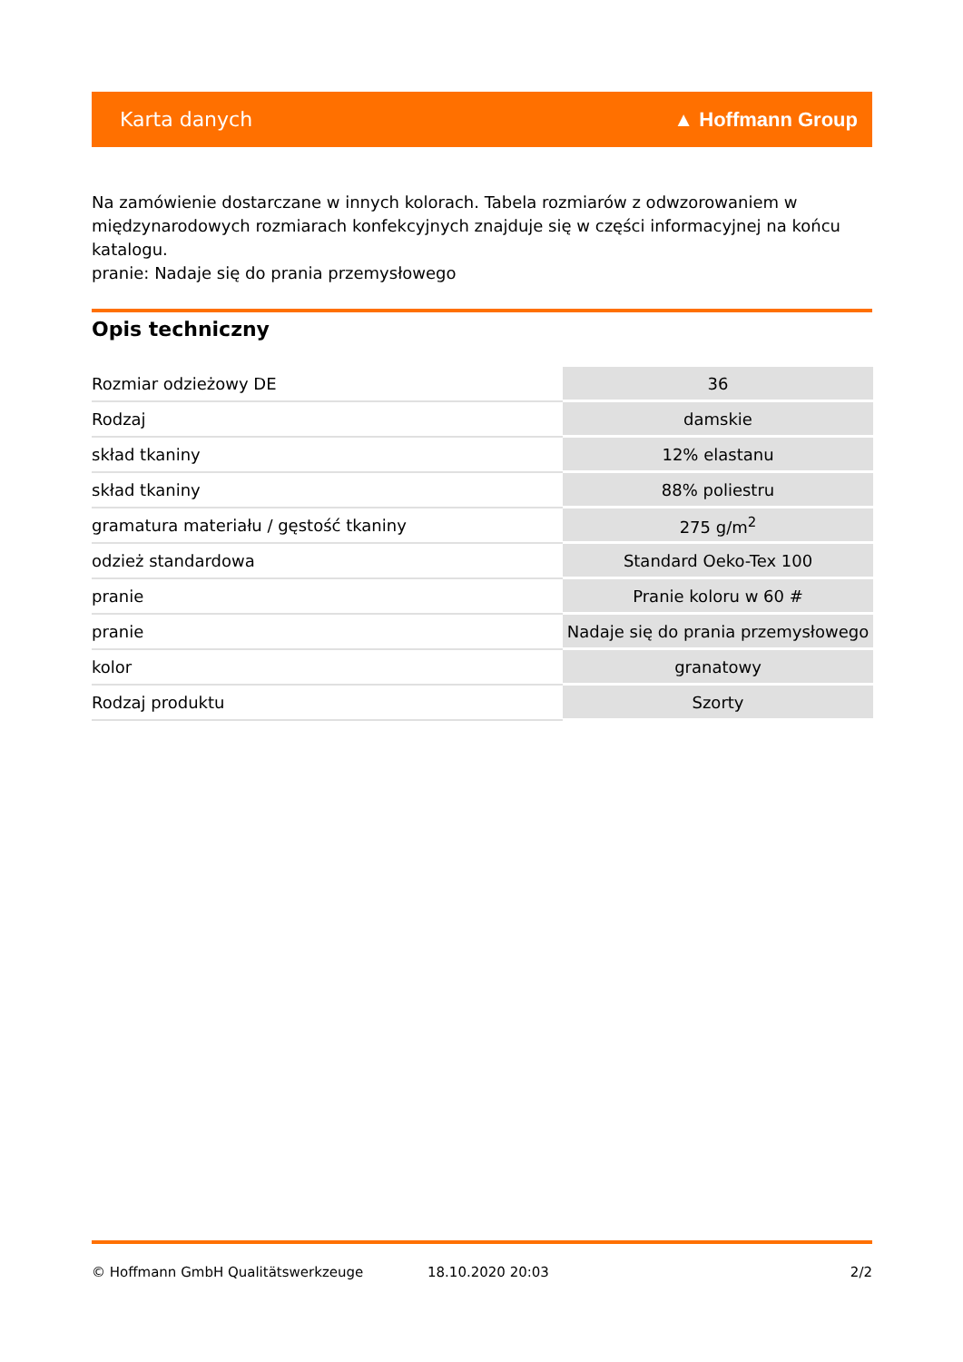Karta danych ▲ Hoffmann Group
Na zamówienie dostarczane w innych kolorach. Tabela rozmiarów z odwzorowaniem w międzynarodowych rozmiarach konfekcyjnych znajduje się w części informacyjnej na końcu katalogu.
pranie: Nadaje się do prania przemysłowego
Opis techniczny
| Rozmiar odzieżowy DE | 36 |
| Rodzaj | damskie |
| skład tkaniny | 12% elastanu |
| skład tkaniny | 88% poliestru |
| gramatura materiału / gęstość tkaniny | 275 g/m<sup>2</sup> |
| odzież standardowa | Standard Oeko-Tex 100 |
| pranie | Pranie koloru w 60 # |
| pranie | Nadaje się do prania przemysłowego |
| kolor | granatowy |
| Rodzaj produktu | Szorty |
© Hoffmann GmbH Qualitätswerkzeuge 18.10.2020 20:03 2/2